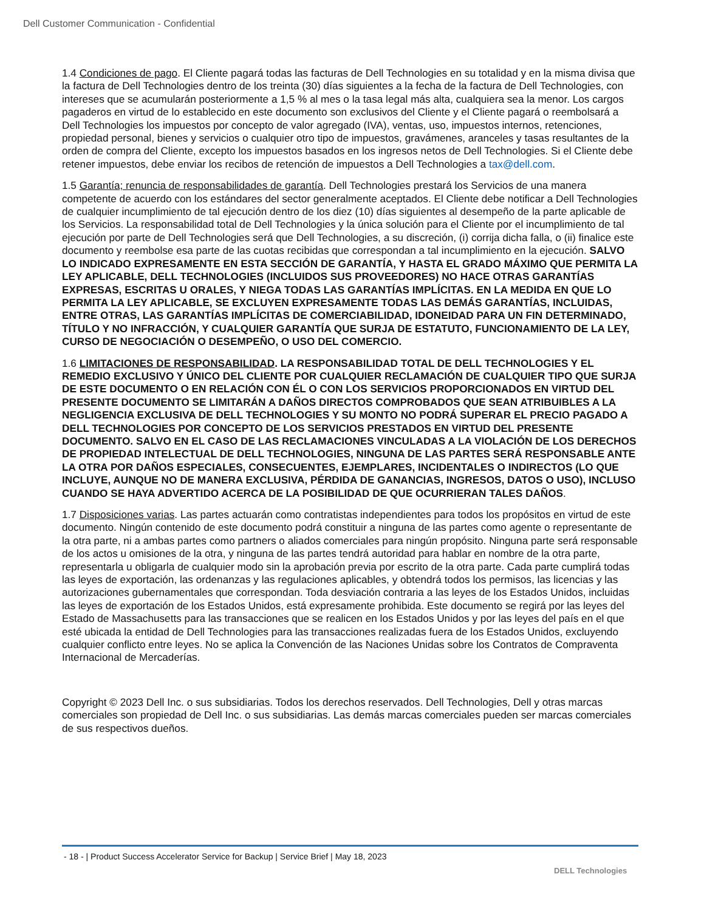Dell Customer Communication - Confidential
1.4 Condiciones de pago. El Cliente pagará todas las facturas de Dell Technologies en su totalidad y en la misma divisa que la factura de Dell Technologies dentro de los treinta (30) días siguientes a la fecha de la factura de Dell Technologies, con intereses que se acumularán posteriormente a 1,5 % al mes o la tasa legal más alta, cualquiera sea la menor. Los cargos pagaderos en virtud de lo establecido en este documento son exclusivos del Cliente y el Cliente pagará o reembolsará a Dell Technologies los impuestos por concepto de valor agregado (IVA), ventas, uso, impuestos internos, retenciones, propiedad personal, bienes y servicios o cualquier otro tipo de impuestos, gravámenes, aranceles y tasas resultantes de la orden de compra del Cliente, excepto los impuestos basados en los ingresos netos de Dell Technologies. Si el Cliente debe retener impuestos, debe enviar los recibos de retención de impuestos a Dell Technologies a tax@dell.com.
1.5 Garantía; renuncia de responsabilidades de garantía. Dell Technologies prestará los Servicios de una manera competente de acuerdo con los estándares del sector generalmente aceptados. El Cliente debe notificar a Dell Technologies de cualquier incumplimiento de tal ejecución dentro de los diez (10) días siguientes al desempeño de la parte aplicable de los Servicios. La responsabilidad total de Dell Technologies y la única solución para el Cliente por el incumplimiento de tal ejecución por parte de Dell Technologies será que Dell Technologies, a su discreción, (i) corrija dicha falla, o (ii) finalice este documento y reembolse esa parte de las cuotas recibidas que correspondan a tal incumplimiento en la ejecución. SALVO LO INDICADO EXPRESAMENTE EN ESTA SECCIÓN DE GARANTÍA, Y HASTA EL GRADO MÁXIMO QUE PERMITA LA LEY APLICABLE, DELL TECHNOLOGIES (INCLUIDOS SUS PROVEEDORES) NO HACE OTRAS GARANTÍAS EXPRESAS, ESCRITAS U ORALES, Y NIEGA TODAS LAS GARANTÍAS IMPLÍCITAS. EN LA MEDIDA EN QUE LO PERMITA LA LEY APLICABLE, SE EXCLUYEN EXPRESAMENTE TODAS LAS DEMÁS GARANTÍAS, INCLUIDAS, ENTRE OTRAS, LAS GARANTÍAS IMPLÍCITAS DE COMERCIABILIDAD, IDONEIDAD PARA UN FIN DETERMINADO, TÍTULO Y NO INFRACCIÓN, Y CUALQUIER GARANTÍA QUE SURJA DE ESTATUTO, FUNCIONAMIENTO DE LA LEY, CURSO DE NEGOCIACIÓN O DESEMPEÑO, O USO DEL COMERCIO.
1.6 LIMITACIONES DE RESPONSABILIDAD. LA RESPONSABILIDAD TOTAL DE DELL TECHNOLOGIES Y EL REMEDIO EXCLUSIVO Y ÚNICO DEL CLIENTE POR CUALQUIER RECLAMACIÓN DE CUALQUIER TIPO QUE SURJA DE ESTE DOCUMENTO O EN RELACIÓN CON ÉL O CON LOS SERVICIOS PROPORCIONADOS EN VIRTUD DEL PRESENTE DOCUMENTO SE LIMITARÁN A DAÑOS DIRECTOS COMPROBADOS QUE SEAN ATRIBUIBLES A LA NEGLIGENCIA EXCLUSIVA DE DELL TECHNOLOGIES Y SU MONTO NO PODRÁ SUPERAR EL PRECIO PAGADO A DELL TECHNOLOGIES POR CONCEPTO DE LOS SERVICIOS PRESTADOS EN VIRTUD DEL PRESENTE DOCUMENTO. SALVO EN EL CASO DE LAS RECLAMACIONES VINCULADAS A LA VIOLACIÓN DE LOS DERECHOS DE PROPIEDAD INTELECTUAL DE DELL TECHNOLOGIES, NINGUNA DE LAS PARTES SERÁ RESPONSABLE ANTE LA OTRA POR DAÑOS ESPECIALES, CONSECUENTES, EJEMPLARES, INCIDENTALES O INDIRECTOS (LO QUE INCLUYE, AUNQUE NO DE MANERA EXCLUSIVA, PÉRDIDA DE GANANCIAS, INGRESOS, DATOS O USO), INCLUSO CUANDO SE HAYA ADVERTIDO ACERCA DE LA POSIBILIDAD DE QUE OCURRIERAN TALES DAÑOS.
1.7 Disposiciones varias. Las partes actuarán como contratistas independientes para todos los propósitos en virtud de este documento. Ningún contenido de este documento podrá constituir a ninguna de las partes como agente o representante de la otra parte, ni a ambas partes como partners o aliados comerciales para ningún propósito. Ninguna parte será responsable de los actos u omisiones de la otra, y ninguna de las partes tendrá autoridad para hablar en nombre de la otra parte, representarla u obligarla de cualquier modo sin la aprobación previa por escrito de la otra parte. Cada parte cumplirá todas las leyes de exportación, las ordenanzas y las regulaciones aplicables, y obtendrá todos los permisos, las licencias y las autorizaciones gubernamentales que correspondan. Toda desviación contraria a las leyes de los Estados Unidos, incluidas las leyes de exportación de los Estados Unidos, está expresamente prohibida. Este documento se regirá por las leyes del Estado de Massachusetts para las transacciones que se realicen en los Estados Unidos y por las leyes del país en el que esté ubicada la entidad de Dell Technologies para las transacciones realizadas fuera de los Estados Unidos, excluyendo cualquier conflicto entre leyes. No se aplica la Convención de las Naciones Unidas sobre los Contratos de Compraventa Internacional de Mercaderías.
Copyright © 2023 Dell Inc. o sus subsidiarias. Todos los derechos reservados. Dell Technologies, Dell y otras marcas comerciales son propiedad de Dell Inc. o sus subsidiarias. Las demás marcas comerciales pueden ser marcas comerciales de sus respectivos dueños.
- 18 - | Product Success Accelerator Service for Backup | Service Brief | May 18, 2023
DELL Technologies